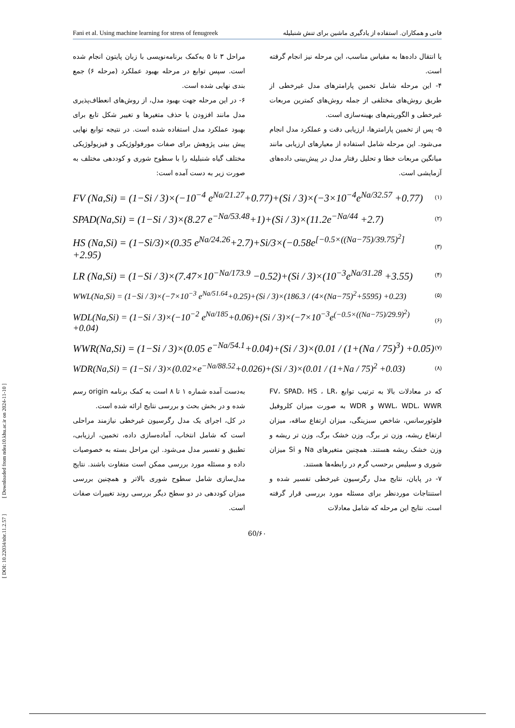[ DOI: 10.22034/nbr.11.2.57 ] [ Downloaded from ndea10.khu.ac.ir on 2024-11-10 ]
Fani et al. Using machine learning for stress of fenugreek فانی و همکاران. استفاده از یادگیری ماشین برای تنش شنبلیله
یا انتقال داده‌ها به مقیاس مناسب، این مرحله نیز انجام گرفته است.
۴- این مرحله شامل تخمین پارامترهای مدل غیرخطی از طریق روش‌های مختلفی از جمله روش‌های کمترین مربعات غیرخطی و الگوریتم‌های بهینه‌سازی است.
۵- پس از تخمین پارامترها، ارزیابی دقت و عملکرد مدل انجام می‌شود. این مرحله شامل استفاده از معیارهای ارزیابی مانند میانگین مربعات خطا و تحلیل رفتار مدل در پیش‌بینی داده‌های آزمایشی است.
مراحل ۳ تا ۵ به‌کمک برنامه‌نویسی با زبان پایتون انجام شده است. سپس توابع در مرحله بهبود عملکرد (مرحله ۶) جمع بندی نهایی شده است.
۶- در این مرحله جهت بهبود مدل، از روش‌های انعطاف‌پذیری مدل مانند افزودن یا حذف متغیرها و تغییر شکل تابع برای بهبود عملکرد مدل استفاده شده است. در نتیجه توابع نهایی پیش بینی پژوهش برای صفات مورفولوژیکی و فیزیولوژیکی مختلف گیاه شنبلیله را با سطوح شوری و کوددهی مختلف به صورت زیر به دست آمده است:
FV (Na,Si) = (1−Si / 3)×(−10<sup>−4</sup> e<sup>Na/21.27</sup>+0.77)+(Si / 3)×(−3×10<sup>−4</sup>e<sup>Na/32.57</sup> +0.77) (۱)
SPAD(Na,Si) = (1−Si / 3)×(8.27 e<sup>−Na/53.48</sup>+1)+(Si / 3)×(11.2e<sup>−Na/44</sup> +2.7) (۲)
HS (Na,Si) = (1−Si/3)×(0.35 e<sup>Na/24.26</sup>+2.7)+Si/3×(−0.58e<sup>[−0.5×((Na−75)/39.75)<sup>2</sup>]</sup> +2.95) (۳)
LR (Na,Si) = (1−Si / 3)×(7.47×10<sup>−Na/173.9</sup> −0.52)+(Si / 3)×(10<sup>−3</sup>e<sup>Na/31.28</sup> +3.55) (۴)
WWL(Na,Si) = (1−Si / 3)×(−7×10<sup>−3</sup> e<sup>Na/51.64</sup>+0.25)+(Si / 3)×(186.3 / (4×(Na−75)<sup>2</sup>+5595) +0.23) (۵)
WDL(Na,Si) = (1−Si / 3)×(−10<sup>−2</sup> e<sup>Na/185</sup>+0.06)+(Si / 3)×(−7×10<sup>−3</sup>e<sup>(−0.5×((Na−75)/29.9)<sup>2</sup>)</sup> +0.04) (۶)
WWR(Na,Si) = (1−Si / 3)×(0.05 e<sup>−Na/54.1</sup>+0.04)+(Si / 3)×(0.01 / (1+(Na / 75)<sup>3</sup>) +0.05) (۷)
WDR(Na,Si) = (1−Si / 3)×(0.02×e<sup>−Na/88.52</sup>+0.026)+(Si / 3)×(0.01 / (1+Na / 75)<sup>2</sup> +0.03) (۸)
که در معادلات بالا به ترتیب توابع FV، SPAD، HS ، LR، WWL، WDL، WWR و WDR به صورت میزان کلروفیل فلوئورسانس، شاخص سبزینگی، میزان ارتفاع ساقه، میزان ارتفاع ریشه، وزن تر برگ، وزن خشک برگ، وزن تر ریشه و وزن خشک ریشه هستند. همچنین متغیرهای Na و Si میزان شوری و سیلیس برحسب گرم در رابطه‌ها هستند.
۷- در پایان، نتایج مدل رگرسیون غیرخطی تفسیر شده و استنتاجات موردنظر برای مسئله مورد بررسی قرار گرفته است. نتایج این مرحله که شامل معادلات
به‌دست آمده شماره ۱ تا ۸ است به کمک برنامه origin رسم شده و در بخش بحث و بررسی نتایج ارائه شده است.
در کل، اجرای یک مدل رگرسیون غیرخطی نیازمند مراحلی است که شامل انتخاب، آماده‌سازی داده، تخمین، ارزیابی، تطبیق و تفسیر مدل می‌شود. این مراحل بسته به خصوصیات داده و مسئله مورد بررسی ممکن است متفاوت باشند. نتایج مدل‌سازی شامل سطوح شوری بالاتر و همچنین بررسی میزان کوددهی در دو سطح دیگر بررسی روند تغییرات صفات است.
60/۶۰